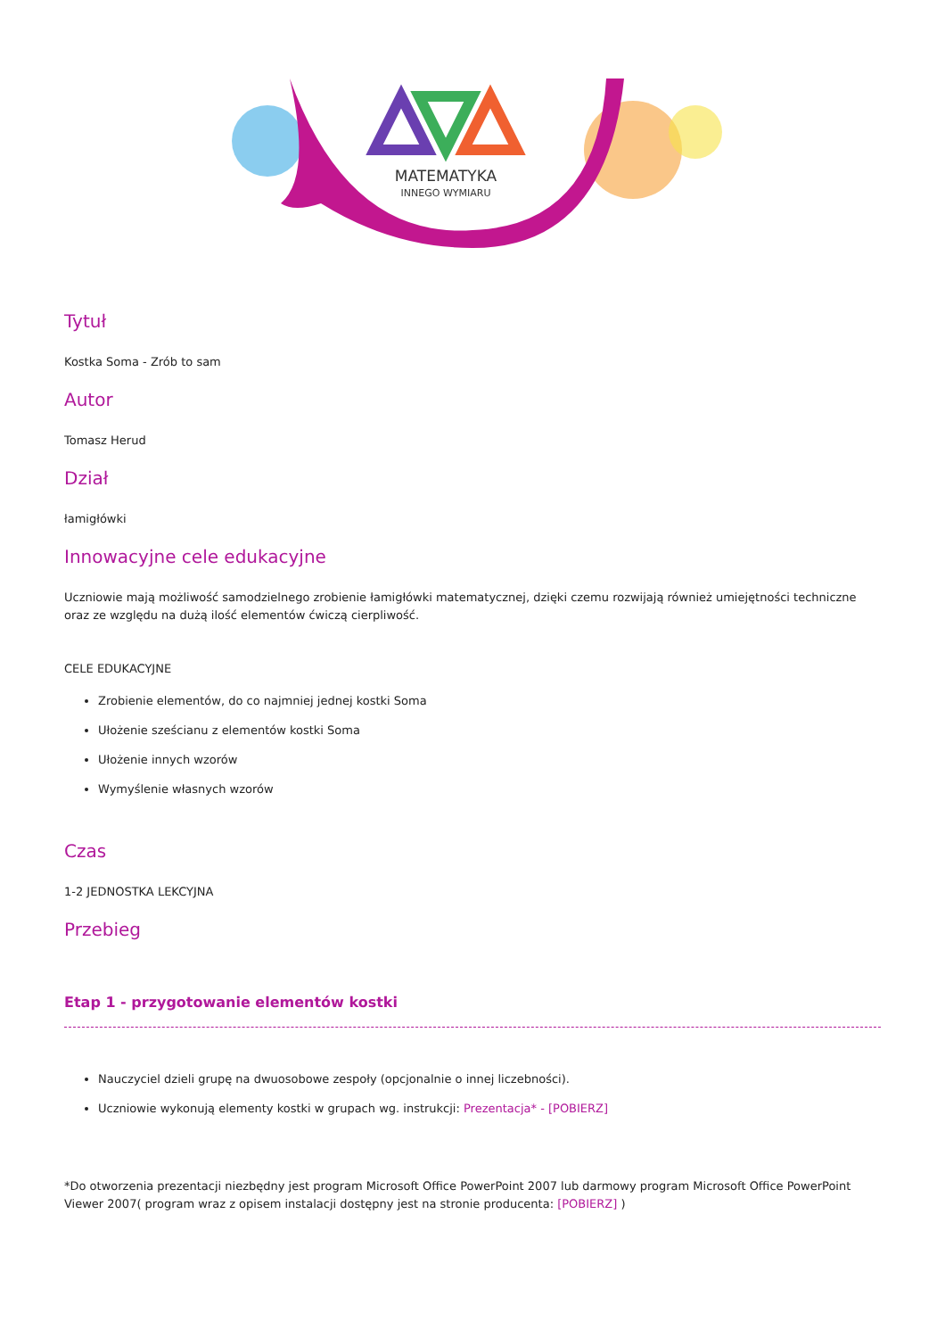MATEMATYKA
INNEGO WYMIARU
Tytuł
Kostka Soma - Zrób to sam
Autor
Tomasz Herud
Dział
łamigłówki
Innowacyjne cele edukacyjne
Uczniowie mają możliwość samodzielnego zrobienie łamigłówki matematycznej, dzięki czemu rozwijają również umiejętności techniczne oraz ze względu na dużą ilość elementów ćwiczą cierpliwość.
CELE EDUKACYJNE
Zrobienie elementów, do co najmniej jednej kostki Soma
Ułożenie sześcianu z elementów kostki Soma
Ułożenie innych wzorów
Wymyślenie własnych wzorów
Czas
1-2 JEDNOSTKA LEKCYJNA
Przebieg
Etap 1 - przygotowanie elementów kostki
Nauczyciel dzieli grupę na dwuosobowe zespoły (opcjonalnie o innej liczebności).
Uczniowie wykonują elementy kostki w grupach wg. instrukcji: Prezentacja* - [POBIERZ]
*Do otworzenia prezentacji niezbędny jest program Microsoft Office PowerPoint 2007 lub darmowy program Microsoft Office PowerPoint Viewer 2007( program wraz z opisem instalacji dostępny jest na stronie producenta: [POBIERZ] )